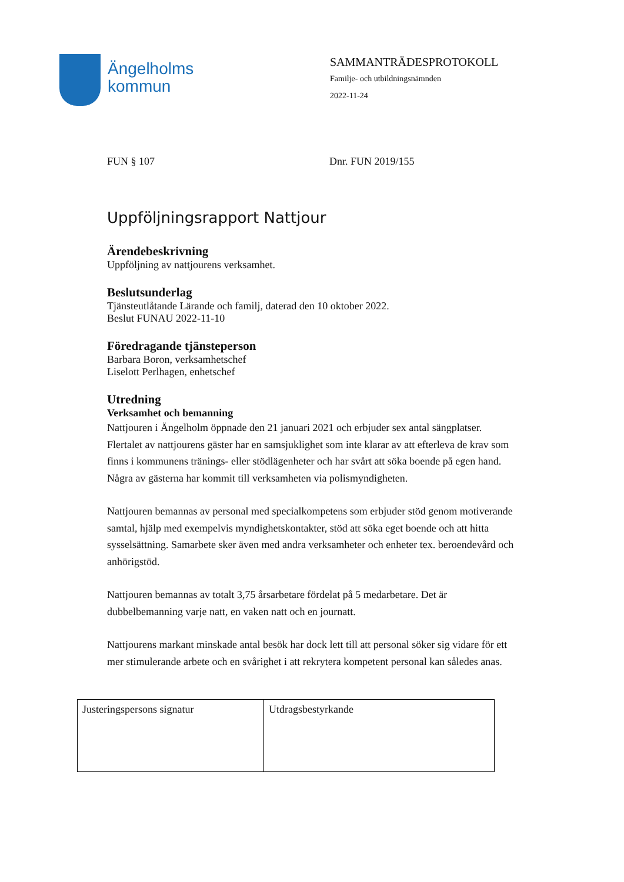Ängelholms
kommun
SAMMANTRÄDESPROTOKOLL
Familje- och utbildningsnämnden
2022-11-24
FUN § 107 Dnr. FUN 2019/155
Uppföljningsrapport Nattjour
Ärendebeskrivning
Uppföljning av nattjourens verksamhet.
Beslutsunderlag
Tjänsteutlåtande Lärande och familj, daterad den 10 oktober 2022.
Beslut FUNAU 2022-11-10
Föredragande tjänsteperson
Barbara Boron, verksamhetschef
Liselott Perlhagen, enhetschef
Utredning
Verksamhet och bemanning
Nattjouren i Ängelholm öppnade den 21 januari 2021 och erbjuder sex antal sängplatser. Flertalet av nattjourens gäster har en samsjuklighet som inte klarar av att efterleva de krav som finns i kommunens tränings- eller stödlägenheter och har svårt att söka boende på egen hand. Några av gästerna har kommit till verksamheten via polismyndigheten.
Nattjouren bemannas av personal med specialkompetens som erbjuder stöd genom motiverande samtal, hjälp med exempelvis myndighetskontakter, stöd att söka eget boende och att hitta sysselsättning. Samarbete sker även med andra verksamheter och enheter tex. beroendevård och anhörigstöd.
Nattjouren bemannas av totalt 3,75 årsarbetare fördelat på 5 medarbetare. Det är dubbelbemanning varje natt, en vaken natt och en journatt.
Nattjourens markant minskade antal besök har dock lett till att personal söker sig vidare för ett mer stimulerande arbete och en svårighet i att rekrytera kompetent personal kan således anas.
| Justeringspersons signatur | Utdragsbestyrkande |